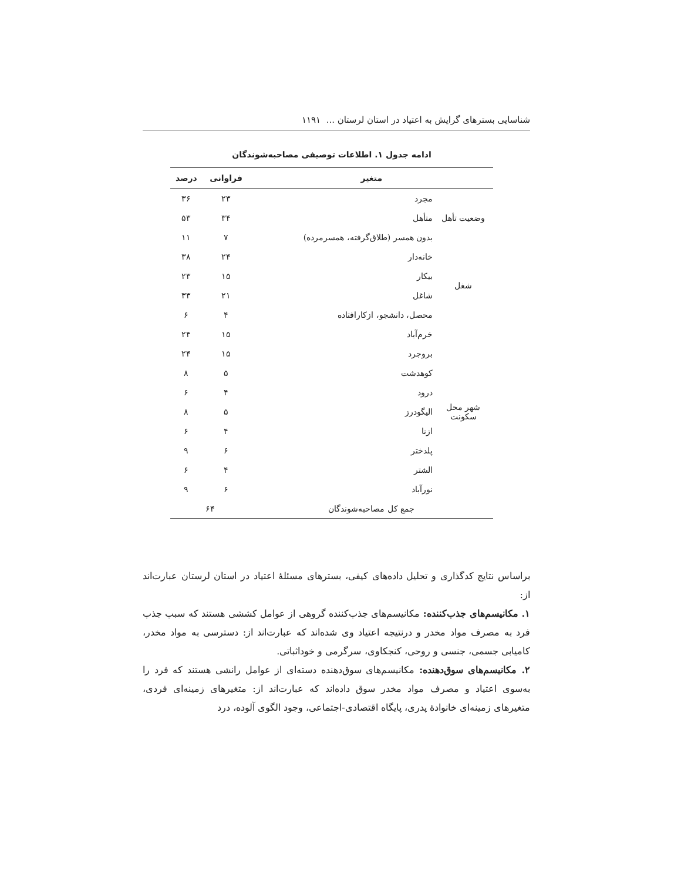شناسایی بسترهای گرایش به اعتیاد در استان لرستان ... ۱۱۹۱
ادامه جدول ۱. اطلاعات توصیفی مصاحبه‌شوندگان
| متغیر | | فراوانی | درصد |
| --- | --- | --- | --- |
| وضعیت تأهل | مجرد | ۲۳ | ۳۶ |
| | متأهل | ۳۴ | ۵۳ |
| | بدون همسر (طلاق‌گرفته، همسرمرده) | ۷ | ۱۱ |
| شغل | خانه‌دار | ۲۴ | ۳۸ |
| | بیکار | ۱۵ | ۲۳ |
| | شاغل | ۲۱ | ۳۳ |
| | محصل، دانشجو، ازکارافتاده | ۴ | ۶ |
| شهر محل سکونت | خرم‌آباد | ۱۵ | ۲۴ |
| | بروجرد | ۱۵ | ۲۴ |
| | کوهدشت | ۵ | ۸ |
| | درود | ۴ | ۶ |
| | الیگودرز | ۵ | ۸ |
| | ازنا | ۴ | ۶ |
| | پلدختر | ۶ | ۹ |
| | الشتر | ۴ | ۶ |
| | نورآباد | ۶ | ۹ |
| جمع کل مصاحبه‌شوندگان | | ۶۴ | |
براساس نتایج کدگذاری و تحلیل داده‌های کیفی، بسترهای مسئلهٔ اعتیاد در استان لرستان عبارت‌اند از:
۱. مکانیسم‌های جذب‌کننده: مکانیسم‌های جذب‌کننده گروهی از عوامل کششی هستند که سبب جذب فرد به مصرف مواد مخدر و درنتیجه اعتیاد وی شده‌اند که عبارت‌اند از: دسترسی به مواد مخدر، کامیابی جسمی، جنسی و روحی، کنجکاوی، سرگرمی و خوداثباتی.
۲. مکانیسم‌های سوق‌دهنده: مکانیسم‌های سوق‌دهنده دسته‌ای از عوامل رانشی هستند که فرد را به‌سوی اعتیاد و مصرف مواد مخدر سوق داده‌اند که عبارت‌اند از: متغیرهای زمینه‌ای فردی، متغیرهای زمینه‌ای خانوادهٔ پدری، پایگاه اقتصادی-اجتماعی، وجود الگوی آلوده، درد